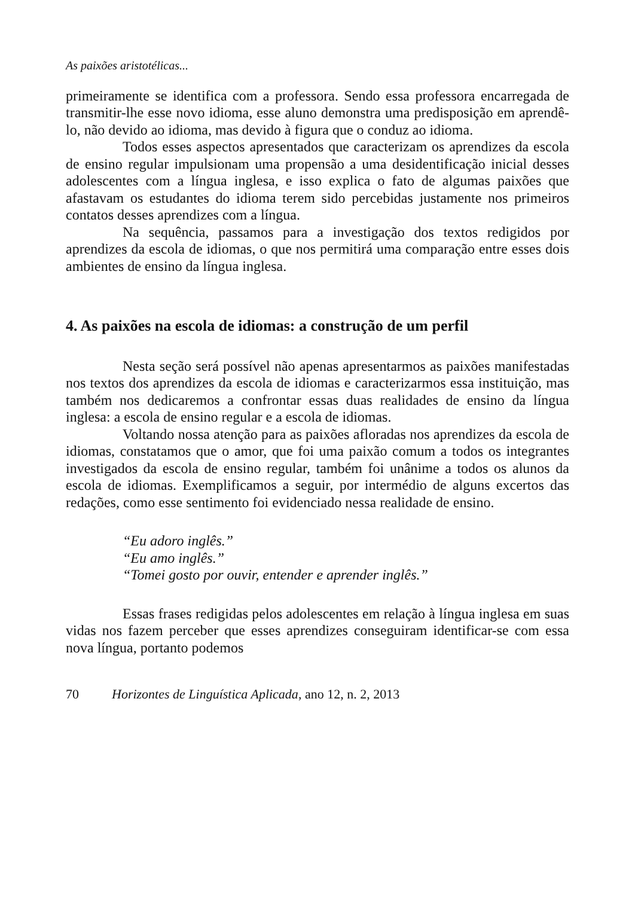As paixões aristotélicas...
primeiramente se identifica com a professora. Sendo essa professora encarregada de transmitir-lhe esse novo idioma, esse aluno demonstra uma predisposição em aprendê-lo, não devido ao idioma, mas devido à figura que o conduz ao idioma.
Todos esses aspectos apresentados que caracterizam os aprendizes da escola de ensino regular impulsionam uma propensão a uma desidentificação inicial desses adolescentes com a língua inglesa, e isso explica o fato de algumas paixões que afastavam os estudantes do idioma terem sido percebidas justamente nos primeiros contatos desses aprendizes com a língua.
Na sequência, passamos para a investigação dos textos redigidos por aprendizes da escola de idiomas, o que nos permitirá uma comparação entre esses dois ambientes de ensino da língua inglesa.
4. As paixões na escola de idiomas: a construção de um perfil
Nesta seção será possível não apenas apresentarmos as paixões manifestadas nos textos dos aprendizes da escola de idiomas e caracterizarmos essa instituição, mas também nos dedicaremos a confrontar essas duas realidades de ensino da língua inglesa: a escola de ensino regular e a escola de idiomas.
Voltando nossa atenção para as paixões afloradas nos aprendizes da escola de idiomas, constatamos que o amor, que foi uma paixão comum a todos os integrantes investigados da escola de ensino regular, também foi unânime a todos os alunos da escola de idiomas. Exemplificamos a seguir, por intermédio de alguns excertos das redações, como esse sentimento foi evidenciado nessa realidade de ensino.
“Eu adoro inglês.”
“Eu amo inglês.”
“Tomei gosto por ouvir, entender e aprender inglês.”
Essas frases redigidas pelos adolescentes em relação à língua inglesa em suas vidas nos fazem perceber que esses aprendizes conseguiram identificar-se com essa nova língua, portanto podemos
70 Horizontes de Linguística Aplicada, ano 12, n. 2, 2013